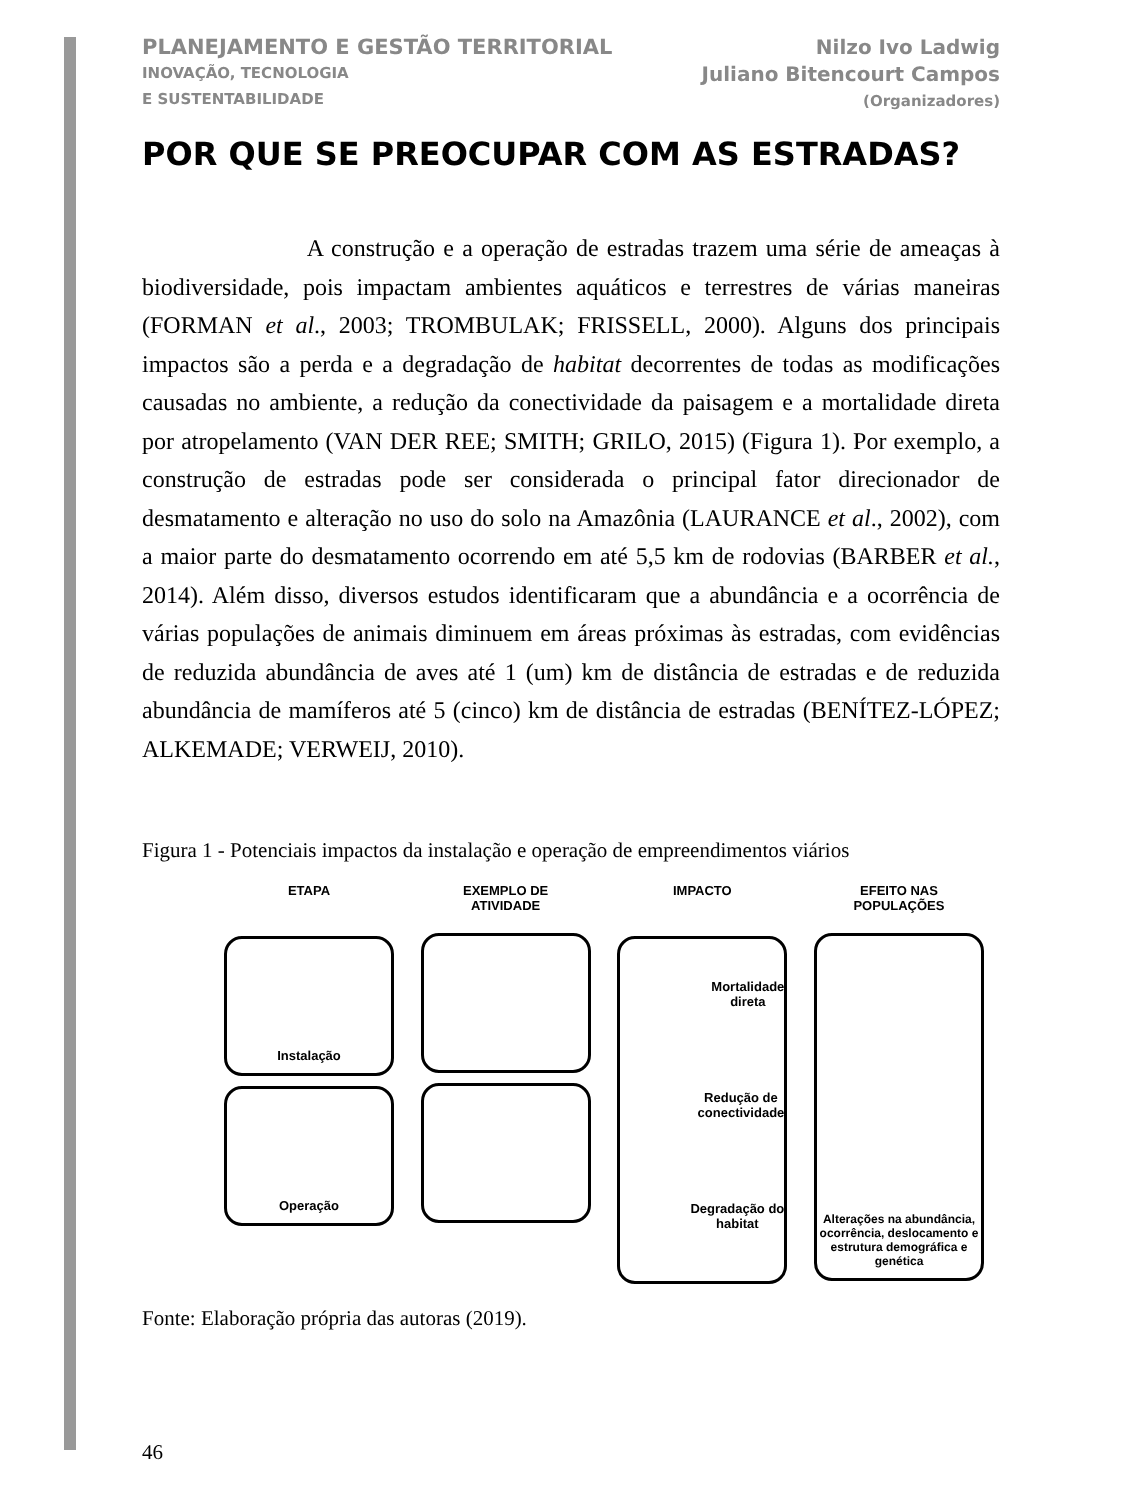PLANEJAMENTO E GESTÃO TERRITORIAL
INOVAÇÃO, TECNOLOGIA
E SUSTENTABILIDADE
Nilzo Ivo Ladwig
Juliano Bitencourt Campos
(Organizadores)
POR QUE SE PREOCUPAR COM AS ESTRADAS?
A construção e a operação de estradas trazem uma série de ameaças à biodiversidade, pois impactam ambientes aquáticos e terrestres de várias maneiras (FORMAN et al., 2003; TROMBULAK; FRISSELL, 2000). Alguns dos principais impactos são a perda e a degradação de habitat decorrentes de todas as modificações causadas no ambiente, a redução da conectividade da paisagem e a mortalidade direta por atropelamento (VAN DER REE; SMITH; GRILO, 2015) (Figura 1). Por exemplo, a construção de estradas pode ser considerada o principal fator direcionador de desmatamento e alteração no uso do solo na Amazônia (LAURANCE et al., 2002), com a maior parte do desmatamento ocorrendo em até 5,5 km de rodovias (BARBER et al., 2014). Além disso, diversos estudos identificaram que a abundância e a ocorrência de várias populações de animais diminuem em áreas próximas às estradas, com evidências de reduzida abundância de aves até 1 (um) km de distância de estradas e de reduzida abundância de mamíferos até 5 (cinco) km de distância de estradas (BENÍTEZ-LÓPEZ; ALKEMADE; VERWEIJ, 2010).
Figura 1 - Potenciais impactos da instalação e operação de empreendimentos viários
ETAPA
Instalação
Operação
EXEMPLO DE
ATIVIDADE
IMPACTO
Mortalidade
direta
Redução de
conectividade
Degradação do
habitat
EFEITO NAS
POPULAÇÕES
Alterações na abundância, ocorrência, deslocamento e estrutura demográfica e genética
Fonte: Elaboração própria das autoras (2019).
46